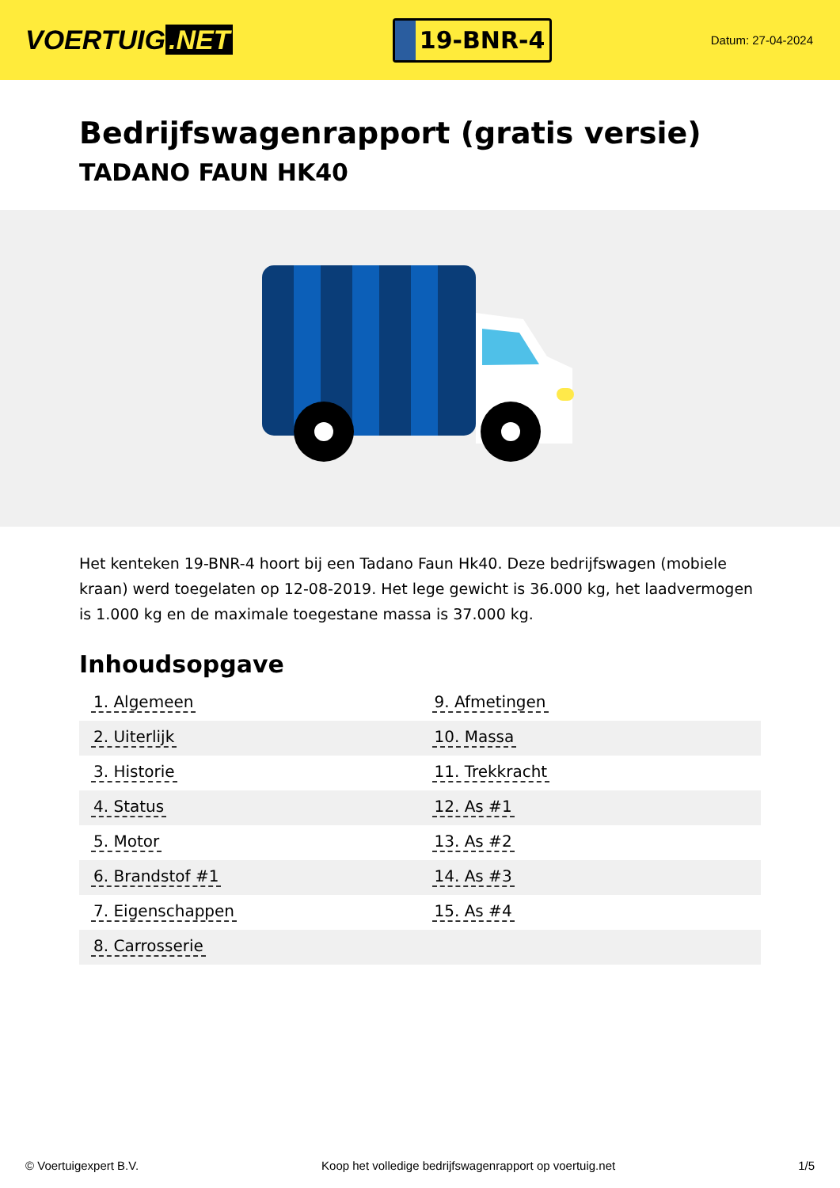VOERTUIG.NET
19-BNR-4
Datum: 27-04-2024
Bedrijfswagenrapport (gratis versie)
TADANO FAUN HK40
Het kenteken 19-BNR-4 hoort bij een Tadano Faun Hk40. Deze bedrijfswagen (mobiele kraan) werd toegelaten op 12-08-2019. Het lege gewicht is 36.000 kg, het laadvermogen is 1.000 kg en de maximale toegestane massa is 37.000 kg.
Inhoudsopgave
| 1. Algemeen | 9. Afmetingen |
| 2. Uiterlijk | 10. Massa |
| 3. Historie | 11. Trekkracht |
| 4. Status | 12. As #1 |
| 5. Motor | 13. As #2 |
| 6. Brandstof #1 | 14. As #3 |
| 7. Eigenschappen | 15. As #4 |
| 8. Carrosserie | |
© Voertuigexpert B.V. Koop het volledige bedrijfswagenrapport op voertuig.net 1/5